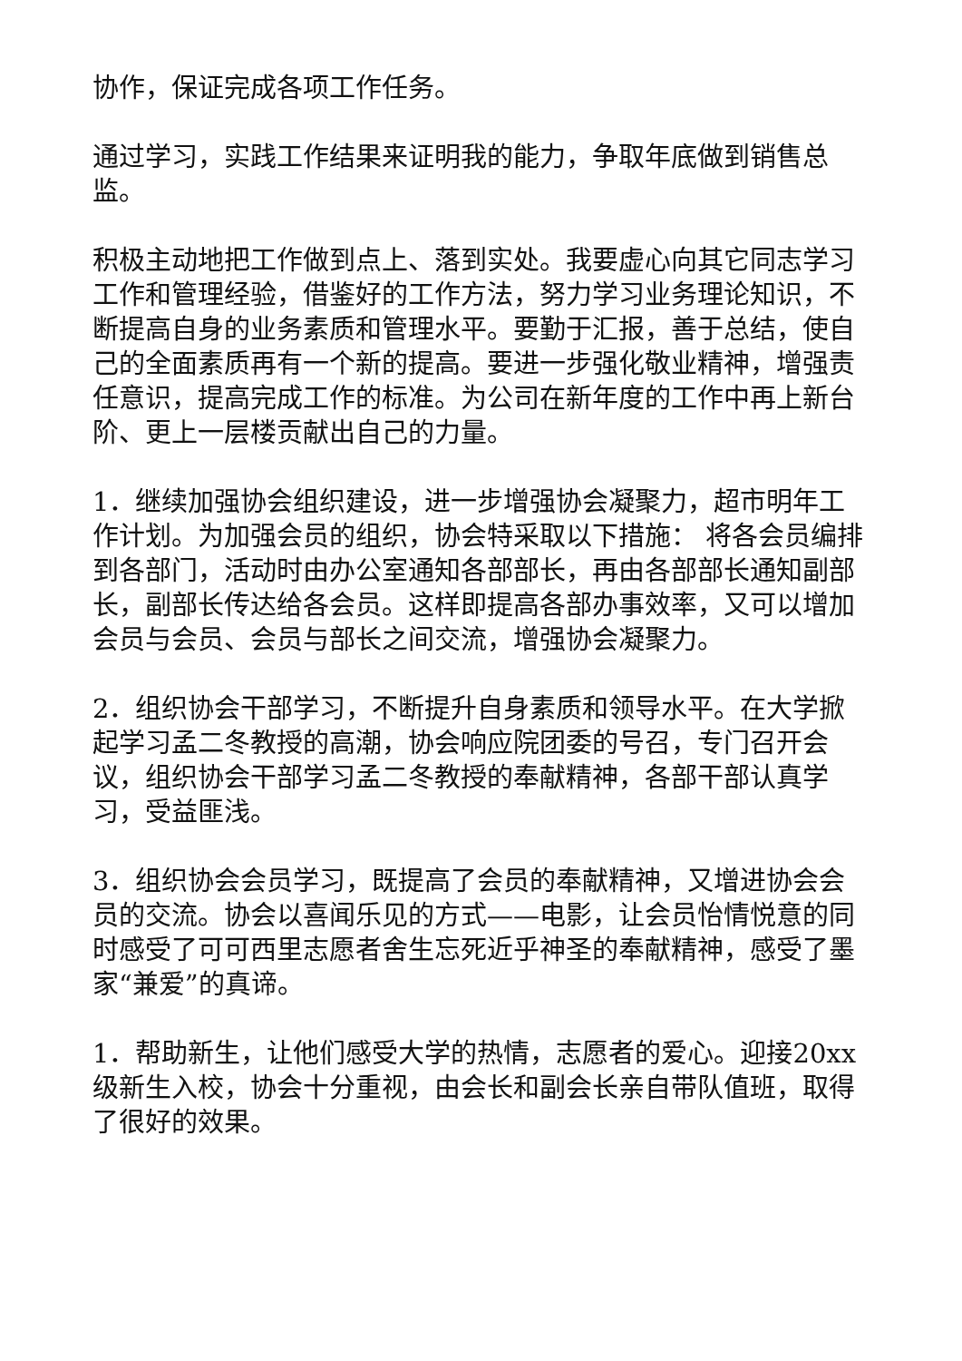协作，保证完成各项工作任务。
通过学习，实践工作结果来证明我的能力，争取年底做到销售总监。
积极主动地把工作做到点上、落到实处。我要虚心向其它同志学习工作和管理经验，借鉴好的工作方法，努力学习业务理论知识，不断提高自身的业务素质和管理水平。要勤于汇报，善于总结，使自己的全面素质再有一个新的提高。要进一步强化敬业精神，增强责任意识，提高完成工作的标准。为公司在新年度的工作中再上新台阶、更上一层楼贡献出自己的力量。
1．继续加强协会组织建设，进一步增强协会凝聚力，超市明年工作计划。为加强会员的组织，协会特采取以下措施： 将各会员编排到各部门，活动时由办公室通知各部部长，再由各部部长通知副部长，副部长传达给各会员。这样即提高各部办事效率，又可以增加会员与会员、会员与部长之间交流，增强协会凝聚力。
2．组织协会干部学习，不断提升自身素质和领导水平。在大学掀起学习孟二冬教授的高潮，协会响应院团委的号召，专门召开会议，组织协会干部学习孟二冬教授的奉献精神，各部干部认真学习，受益匪浅。
3．组织协会会员学习，既提高了会员的奉献精神，又增进协会会员的交流。协会以喜闻乐见的方式——电影，让会员怡情悦意的同时感受了可可西里志愿者舍生忘死近乎神圣的奉献精神，感受了墨家“兼爱”的真谛。
1．帮助新生，让他们感受大学的热情，志愿者的爱心。迎接20xx级新生入校，协会十分重视，由会长和副会长亲自带队值班，取得了很好的效果。